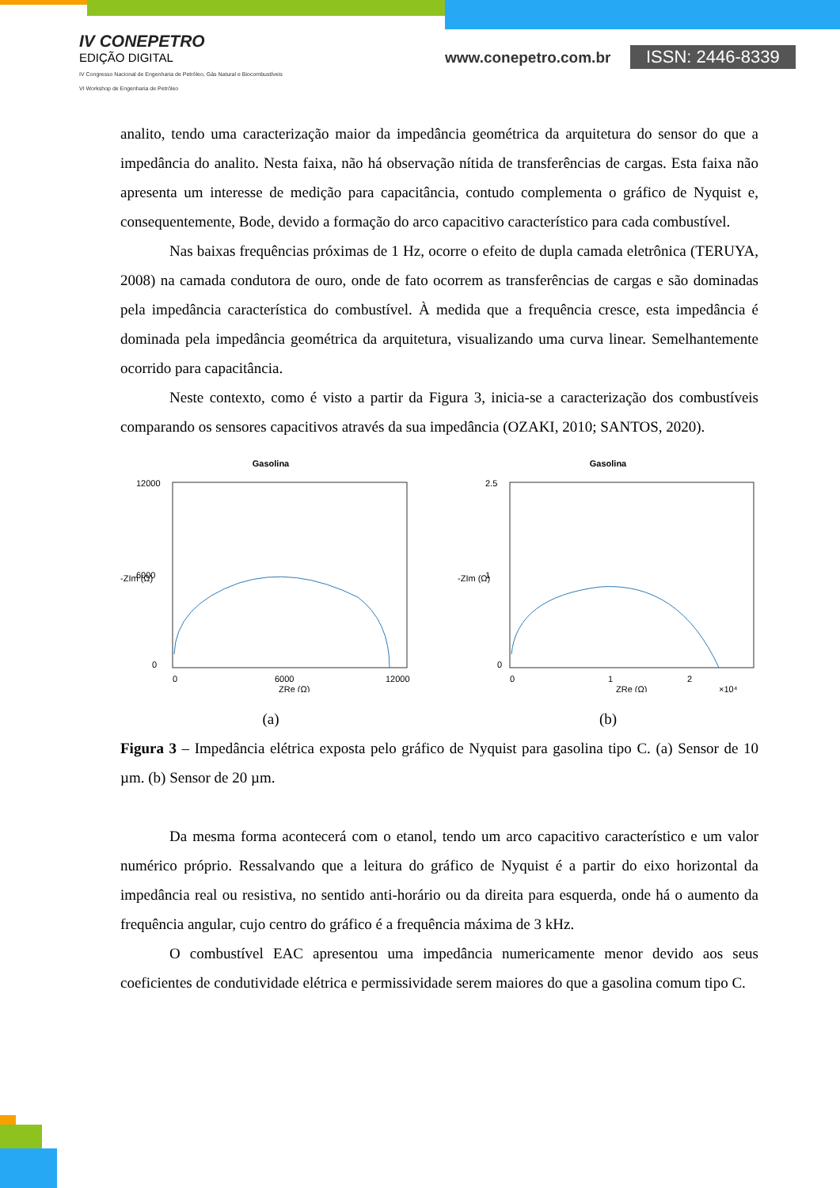IV CONEPETRO
EDIÇÃO DIGITAL
IV Congresso Nacional de Engenharia de Petróleo, Gás Natural e Biocombustíveis
VI Workshop de Engenharia de Petróleo
www.conepetro.com.br ISSN: 2446-8339
analito, tendo uma caracterização maior da impedância geométrica da arquitetura do sensor do que a impedância do analito. Nesta faixa, não há observação nítida de transferências de cargas. Esta faixa não apresenta um interesse de medição para capacitância, contudo complementa o gráfico de Nyquist e, consequentemente, Bode, devido a formação do arco capacitivo característico para cada combustível.
Nas baixas frequências próximas de 1 Hz, ocorre o efeito de dupla camada eletrônica (TERUYA, 2008) na camada condutora de ouro, onde de fato ocorrem as transferências de cargas e são dominadas pela impedância característica do combustível. À medida que a frequência cresce, esta impedância é dominada pela impedância geométrica da arquitetura, visualizando uma curva linear. Semelhantemente ocorrido para capacitância.
Neste contexto, como é visto a partir da Figura 3, inicia-se a caracterização dos combustíveis comparando os sensores capacitivos através da sua impedância (OZAKI, 2010; SANTOS, 2020).
Gasolina
12000
6000
0
0
6000
12000
ZRe (Ω)
-ZIm (Ω)
(a)
Gasolina
2.5
1
0
0
1
2
ZRe (Ω)
×10⁴
-ZIm (Ω)
(b)
Figura 3 – Impedância elétrica exposta pelo gráfico de Nyquist para gasolina tipo C. (a) Sensor de 10 µm. (b) Sensor de 20 µm.
Da mesma forma acontecerá com o etanol, tendo um arco capacitivo característico e um valor numérico próprio. Ressalvando que a leitura do gráfico de Nyquist é a partir do eixo horizontal da impedância real ou resistiva, no sentido anti-horário ou da direita para esquerda, onde há o aumento da frequência angular, cujo centro do gráfico é a frequência máxima de 3 kHz.
O combustível EAC apresentou uma impedância numericamente menor devido aos seus coeficientes de condutividade elétrica e permissividade serem maiores do que a gasolina comum tipo C.